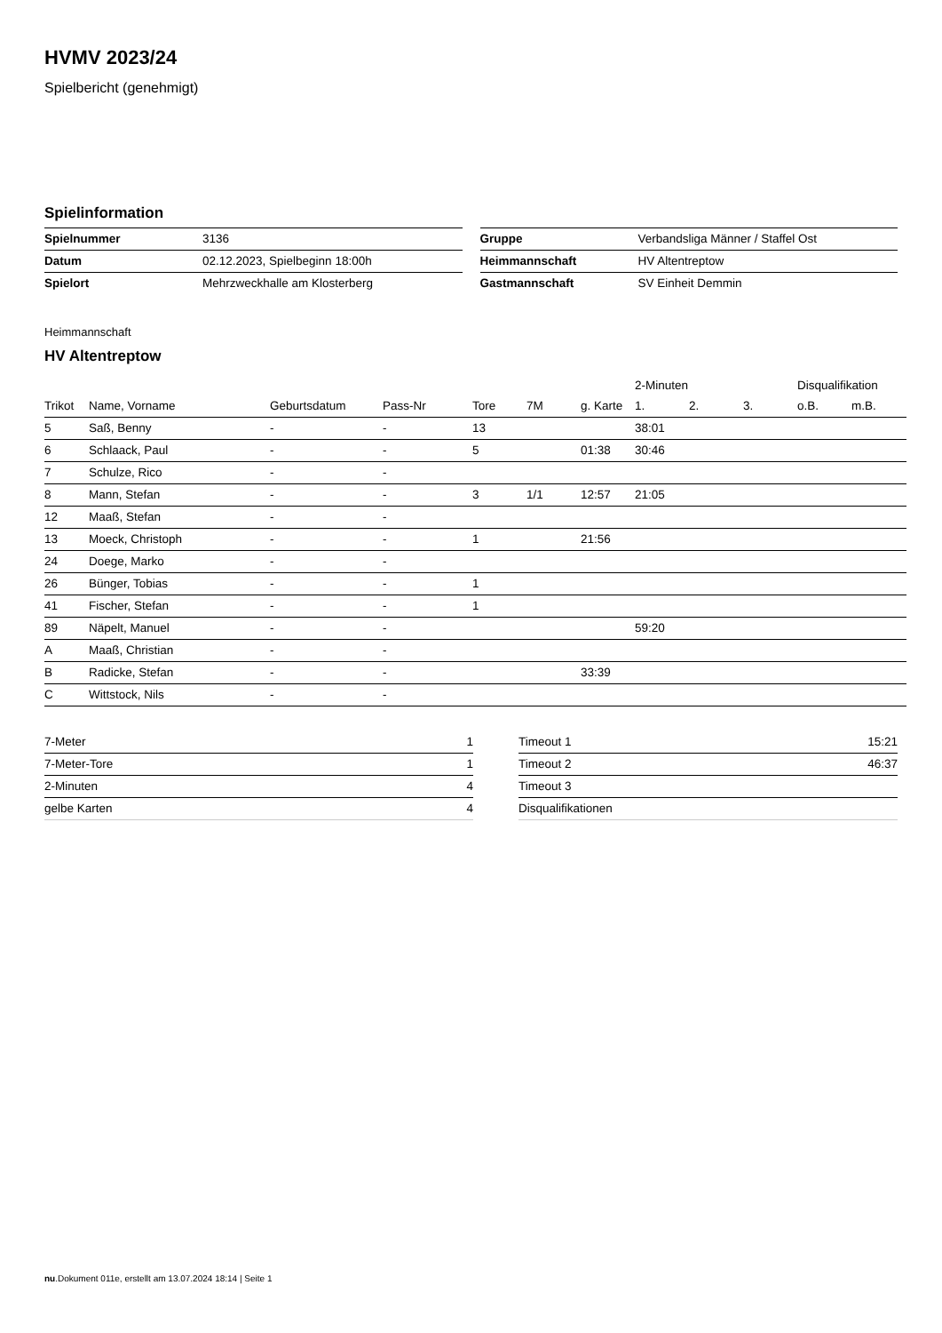HVMV 2023/24
Spielbericht (genehmigt)
Spielinformation
| Spielnummer | 3136 |
| Datum | 02.12.2023, Spielbeginn 18:00h |
| Spielort | Mehrzweckhalle am Klosterberg |
| Gruppe | Verbandsliga Männer / Staffel Ost |
| Heimmannschaft | HV Altentreptow |
| Gastmannschaft | SV Einheit Demmin |
Heimmannschaft
HV Altentreptow
| | | | | | | | 2-Minuten | | | Disqualifikation | |
| --- | --- | --- | --- | --- | --- | --- | --- | --- | --- | --- | --- |
| Trikot | Name, Vorname | Geburtsdatum | Pass-Nr | Tore | 7M | g. Karte | 1. | 2. | 3. | o.B. | m.B. |
| 5 | Saß, Benny | - | - | 13 | | | 38:01 | | | | |
| 6 | Schlaack, Paul | - | - | 5 | | 01:38 | 30:46 | | | | |
| 7 | Schulze, Rico | - | - | | | | | | | | |
| 8 | Mann, Stefan | - | - | 3 | 1/1 | 12:57 | 21:05 | | | | |
| 12 | Maaß, Stefan | - | - | | | | | | | | |
| 13 | Moeck, Christoph | - | - | 1 | | 21:56 | | | | | |
| 24 | Doege, Marko | - | - | | | | | | | | |
| 26 | Bünger, Tobias | - | - | 1 | | | | | | | |
| 41 | Fischer, Stefan | - | - | 1 | | | | | | | |
| 89 | Näpelt, Manuel | - | - | | | | 59:20 | | | | |
| A | Maaß, Christian | - | - | | | | | | | | |
| B | Radicke, Stefan | - | - | | | 33:39 | | | | | |
| C | Wittstock, Nils | - | - | | | | | | | | |
| 7-Meter | 1 |
| 7-Meter-Tore | 1 |
| 2-Minuten | 4 |
| gelbe Karten | 4 |
| Timeout 1 | 15:21 |
| Timeout 2 | 46:37 |
| Timeout 3 | |
| Disqualifikationen | |
nu.Dokument 011e, erstellt am 13.07.2024 18:14 | Seite 1